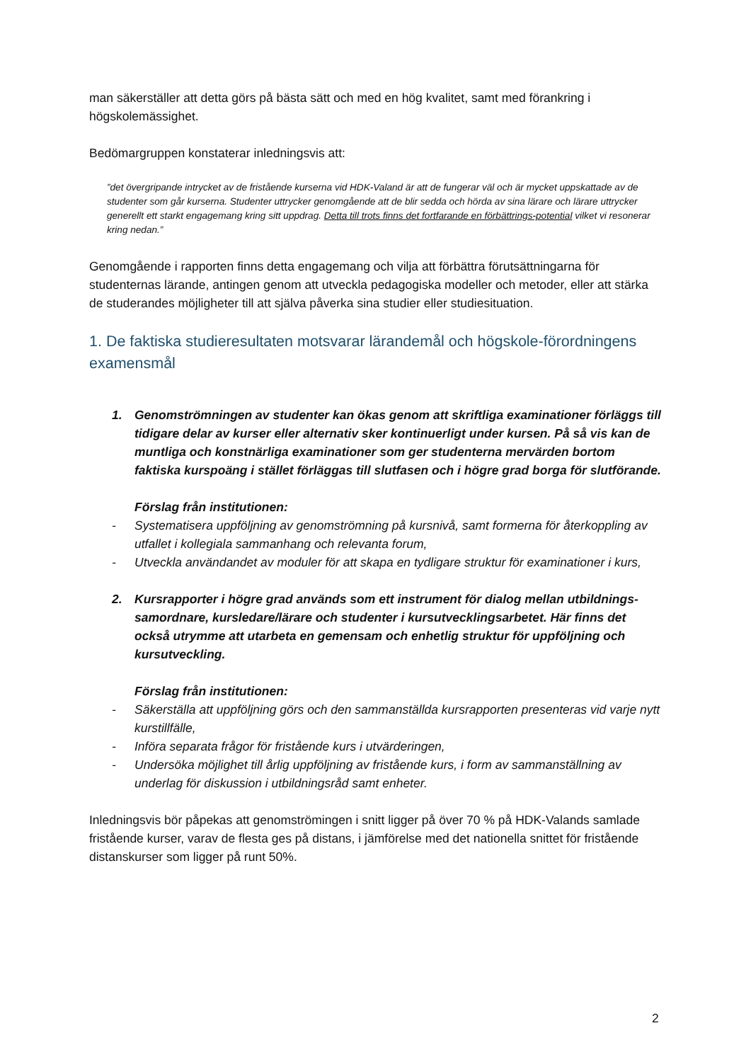man säkerställer att detta görs på bästa sätt och med en hög kvalitet, samt med förankring i högskolemässighet.
Bedömargruppen konstaterar inledningsvis att:
”det övergripande intrycket av de fristående kurserna vid HDK-Valand är att de fungerar väl och är mycket uppskattade av de studenter som går kurserna. Studenter uttrycker genomgående att de blir sedda och hörda av sina lärare och lärare uttrycker generellt ett starkt engagemang kring sitt uppdrag. Detta till trots finns det fortfarande en förbättrings-potential vilket vi resonerar kring nedan.”
Genomgående i rapporten finns detta engagemang och vilja att förbättra förutsättningarna för studenternas lärande, antingen genom att utveckla pedagogiska modeller och metoder, eller att stärka de studerandes möjligheter till att själva påverka sina studier eller studiesituation.
1. De faktiska studieresultaten motsvarar lärandemål och högskole-förordningens examensmål
1. Genomströmningen av studenter kan ökas genom att skriftliga examinationer förläggs till tidigare delar av kurser eller alternativ sker kontinuerligt under kursen. På så vis kan de muntliga och konstnärliga examinationer som ger studenterna mervärden bortom faktiska kurspoäng i stället förläggas till slutfasen och i högre grad borga för slutförande.
Förslag från institutionen:
- Systematisera uppföljning av genomströmning på kursnivå, samt formerna för återkoppling av utfallet i kollegiala sammanhang och relevanta forum,
- Utveckla användandet av moduler för att skapa en tydligare struktur för examinationer i kurs,
2. Kursrapporter i högre grad används som ett instrument för dialog mellan utbildnings-samordnare, kursledare/lärare och studenter i kursutvecklingsarbetet. Här finns det också utrymme att utarbeta en gemensam och enhetlig struktur för uppföljning och kursutveckling.
Förslag från institutionen:
- Säkerställa att uppföljning görs och den sammanställda kursrapporten presenteras vid varje nytt kurstillfälle,
- Införa separata frågor för fristående kurs i utvärderingen,
- Undersöka möjlighet till årlig uppföljning av fristående kurs, i form av sammanställning av underlag för diskussion i utbildningsråd samt enheter.
Inledningsvis bör påpekas att genomströmingen i snitt ligger på över 70 % på HDK-Valands samlade fristående kurser, varav de flesta ges på distans, i jämförelse med det nationella snittet för fristående distanskurser som ligger på runt 50%.
2